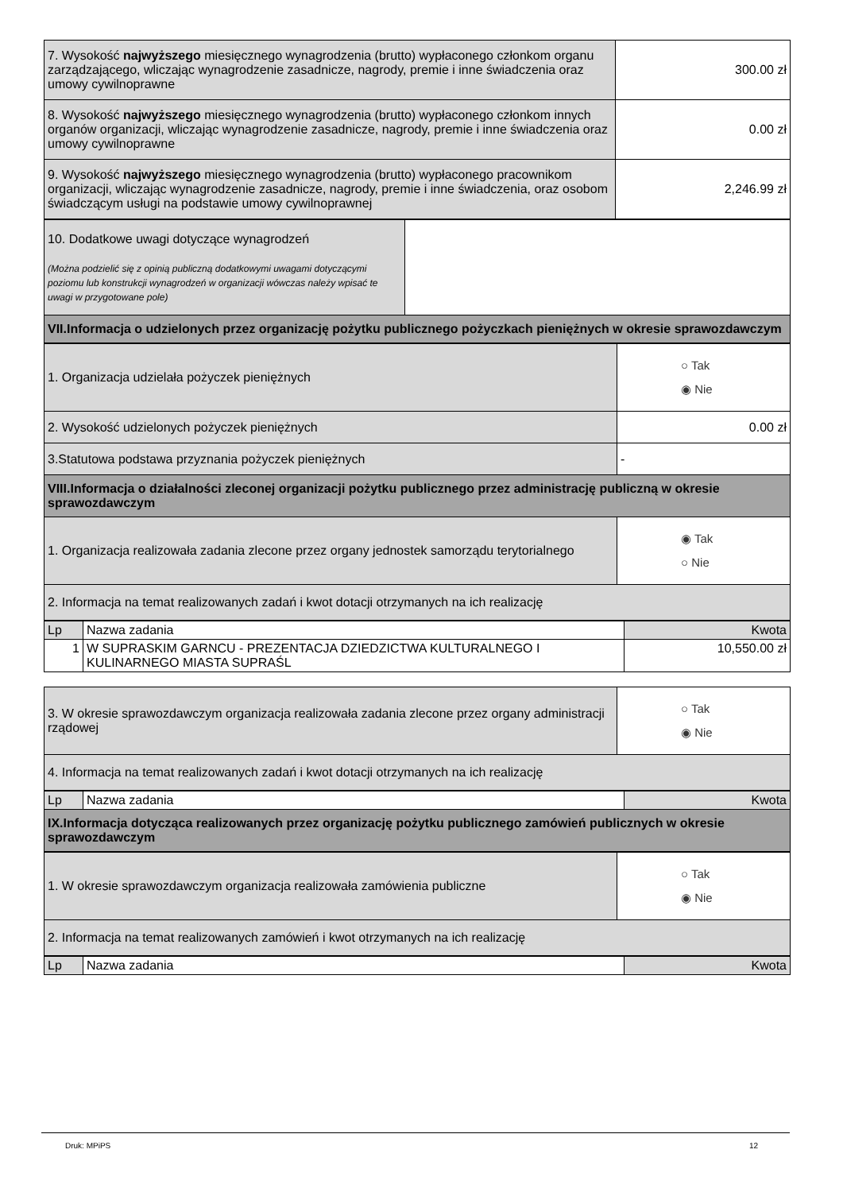| 7. Wysokość najwyższego miesięcznego wynagrodzenia (brutto) wypłaconego członkom organu zarządzającego, wliczając wynagrodzenie zasadnicze, nagrody, premie i inne świadczenia oraz umowy cywilnoprawne | 300.00 zł |
| 8. Wysokość najwyższego miesięcznego wynagrodzenia (brutto) wypłaconego członkom innych organów organizacji, wliczając wynagrodzenie zasadnicze, nagrody, premie i inne świadczenia oraz umowy cywilnoprawne | 0.00 zł |
| 9. Wysokość najwyższego miesięcznego wynagrodzenia (brutto) wypłaconego pracownikom organizacji, wliczając wynagrodzenie zasadnicze, nagrody, premie i inne świadczenia, oraz osobom świadczącym usługi na podstawie umowy cywilnoprawnej | 2,246.99 zł |
| 10. Dodatkowe uwagi dotyczące wynagrodzeń (Można podzielić się z opinią publiczną dodatkowymi uwagami dotyczącymi poziomu lub konstrukcji wynagrodzeń w organizacji wówczas należy wpisać te uwagi w przygotowane pole) | |
| VII.Informacja o udzielonych przez organizację pożytku publicznego pożyczkach pieniężnych w okresie sprawozdawczym | |
| 1. Organizacja udzielała pożyczek pieniężnych | ○ Tak ◉ Nie |
| 2. Wysokość udzielonych pożyczek pieniężnych | 0.00 zł |
| 3.Statutowa podstawa przyznania pożyczek pieniężnych | - |
| VIII.Informacja o działalności zleconej organizacji pożytku publicznego przez administrację publiczną w okresie sprawozdawczym | |
| 1. Organizacja realizowała zadania zlecone przez organy jednostek samorządu terytorialnego | ◉ Tak ○ Nie |
| 2. Informacja na temat realizowanych zadań i kwot dotacji otrzymanych na ich realizację | |
| Lp | Nazwa zadania | Kwota |
| --- | --- | --- |
| 1 | W SUPRASKIM GARNCU - PREZENTACJA DZIEDZICTWA KULTURALNEGO I KULINARNEGO MIASTA SUPRAŚL | 10,550.00 zł |
| 3. W okresie sprawozdawczym organizacja realizowała zadania zlecone przez organy administracji rządowej | ○ Tak ◉ Nie |
| 4. Informacja na temat realizowanych zadań i kwot dotacji otrzymanych na ich realizację | |
| Lp | Nazwa zadania | Kwota |
| --- | --- | --- |
| IX.Informacja dotycząca realizowanych przez organizację pożytku publicznego zamówień publicznych w okresie sprawozdawczym | | |
| 1. W okresie sprawozdawczym organizacja realizowała zamówienia publiczne | ○ Tak ◉ Nie |
| 2. Informacja na temat realizowanych zamówień i kwot otrzymanych na ich realizację | |
| Lp | Nazwa zadania | Kwota |
| --- | --- | --- |
Druk: MPiPS 12